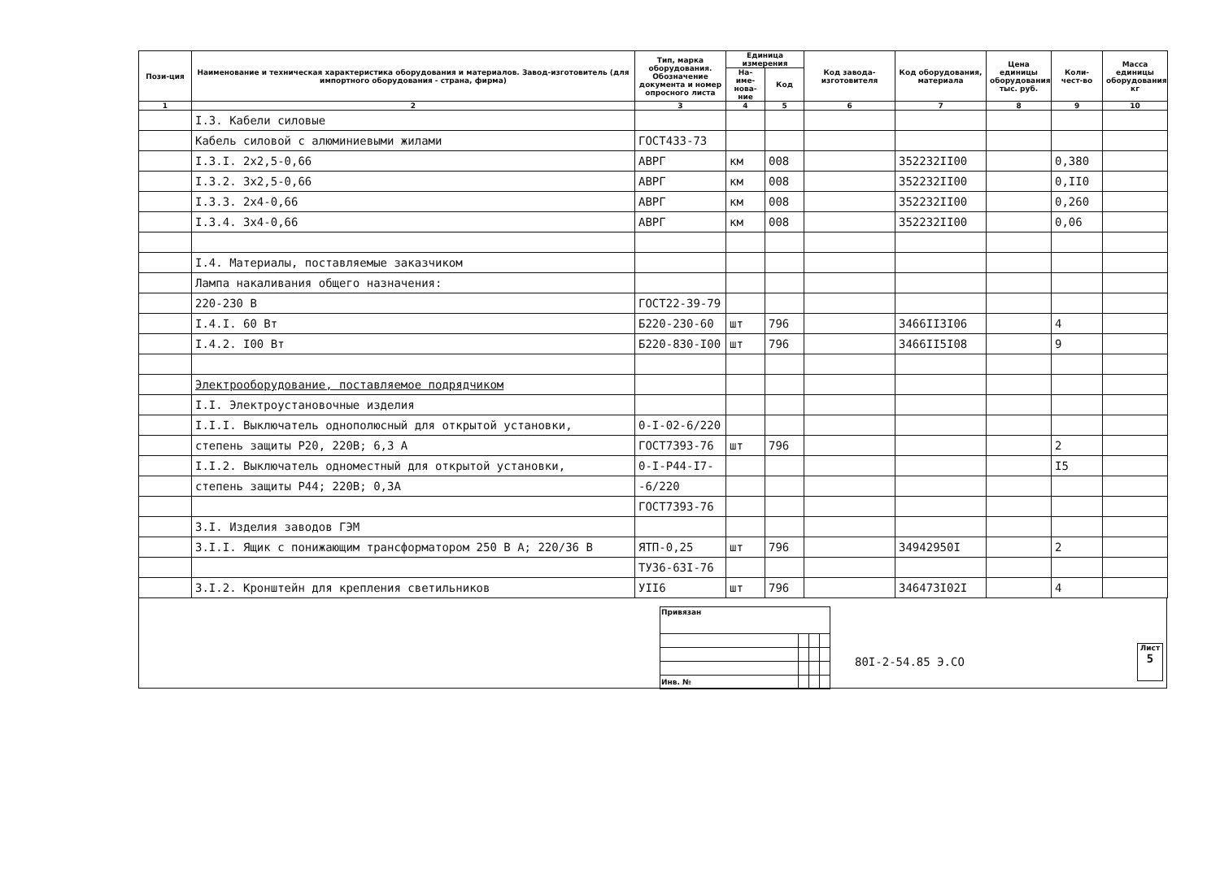| Пози-ция | Наименование и техническая характеристика оборудования и материалов. Завод-изготовитель (для импортного оборудования - страна, фирма) | Тип, марка оборудования. Обозначение документа и номер опросного листа | Единица измерения | | Код завода-изготовителя | Код оборудования, материала | Цена единицы оборудования, тыс. руб. | Коли-чест-во | Масса единицы оборудования, кг |
| --- | --- | --- | --- | --- | --- | --- | --- | --- | --- |
| | | | На-име-нова-ние | Код | | | | | |
| 1 | 2 | 3 | 4 | 5 | 6 | 7 | 8 | 9 | 10 |
| | I.3. Кабели силовые | | | | | | | | |
| | Кабель силовой с алюминиевыми жилами | ГОСТ433-73 | | | | | | | |
| | I.3.I. 2х2,5-0,66 | АВРГ | км | 008 | | 352232II00 | | 0,380 | |
| | I.3.2. 3х2,5-0,66 | АВРГ | км | 008 | | 352232II00 | | 0,II0 | |
| | I.3.3. 2х4-0,66 | АВРГ | км | 008 | | 352232II00 | | 0,260 | |
| | I.3.4. 3х4-0,66 | АВРГ | км | 008 | | 352232II00 | | 0,06 | |
| | I.4. Материалы, поставляемые заказчиком | | | | | | | | |
| | Лампа накаливания общего назначения: | | | | | | | | |
| | 220-230 В | ГОСТ22-39-79 | | | | | | | |
| | I.4.I. 60 Вт | Б220-230-60 | шт | 796 | | 3466II3I06 | | 4 | |
| | I.4.2. I00 Вт | Б220-830-I00 | шт | 796 | | 3466II5I08 | | 9 | |
| | Электрооборудование, поставляемое подрядчиком | | | | | | | | |
| | I.I. Электроустановочные изделия | | | | | | | | |
| | I.I.I. Выключатель однополюсный для открытой установки, | 0-I-02-6/220 | | | | | | | |
| | степень защиты Р20, 220В; 6,3 А | ГОСТ7393-76 | шт | 796 | | | | 2 | |
| | I.I.2. Выключатель одноместный для открытой установки, | 0-I-P44-I7- | | | | | | I5 | |
| | степень защиты Р44; 220В; 0,3А | -6/220 | | | | | | | |
| | | ГОСТ7393-76 | | | | | | | |
| | 3.I. Изделия заводов ГЭМ | | | | | | | | |
| | 3.I.I. Ящик с понижающим трансформатором 250 В А; 220/36 В | ЯТП-0,25 | шт | 796 | | 34942950I | | 2 | |
| | | ТУ36-63I-76 | | | | | | | |
| | 3.I.2. Кронштейн для крепления светильников | УII6 | шт | 796 | | 346473I02I | | 4 | |
| Привязан | | | |
| Инв. № | | | |
80I-2-54.85 Э.СО
Лист
5